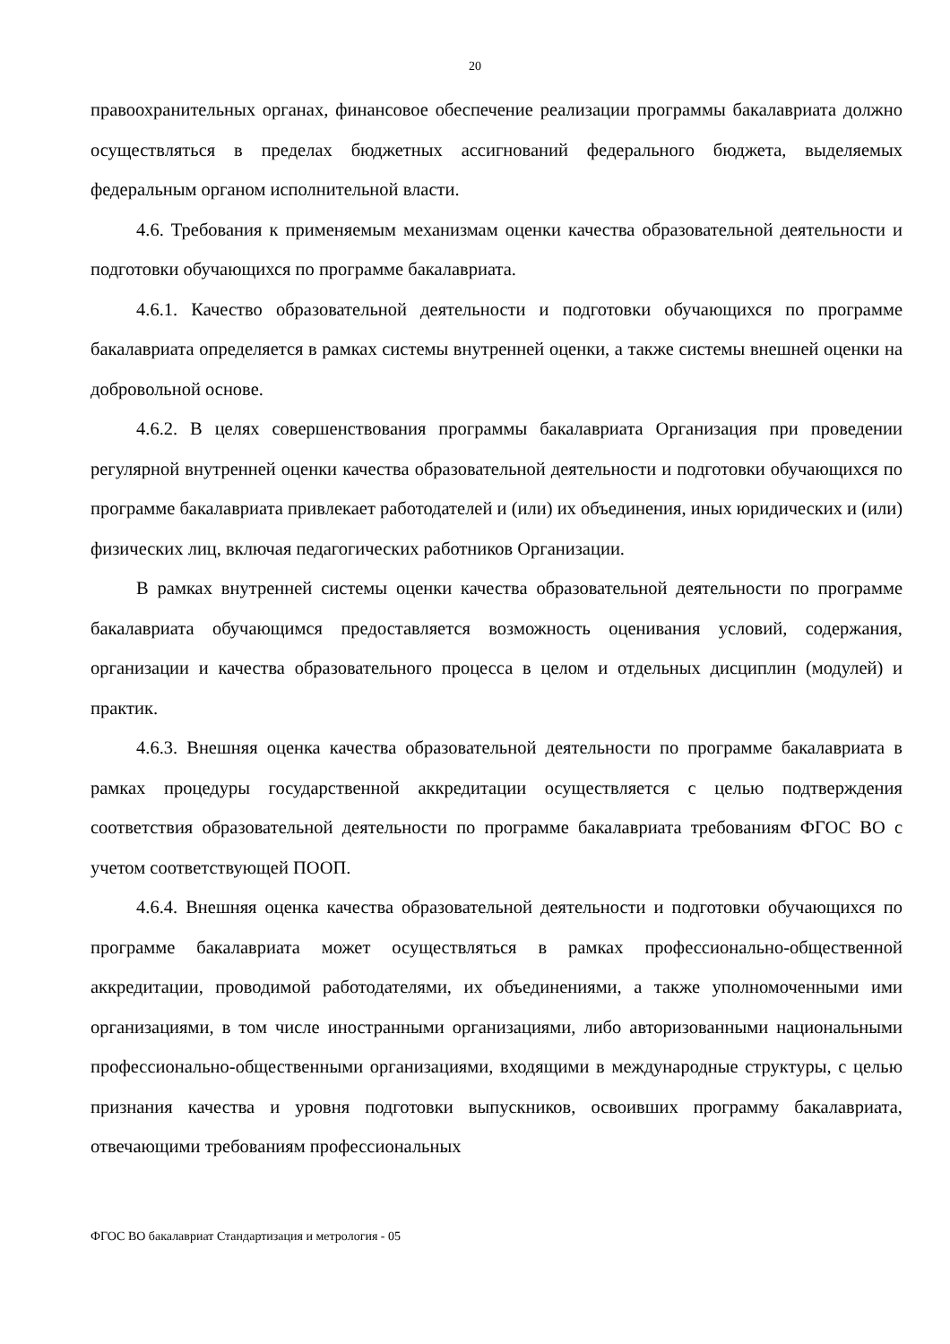20
правоохранительных органах, финансовое обеспечение реализации программы бакалавриата должно осуществляться в пределах бюджетных ассигнований федерального бюджета, выделяемых федеральным органом исполнительной власти.
4.6. Требования к применяемым механизмам оценки качества образовательной деятельности и подготовки обучающихся по программе бакалавриата.
4.6.1. Качество образовательной деятельности и подготовки обучающихся по программе бакалавриата определяется в рамках системы внутренней оценки, а также системы внешней оценки на добровольной основе.
4.6.2. В целях совершенствования программы бакалавриата Организация при проведении регулярной внутренней оценки качества образовательной деятельности и подготовки обучающихся по программе бакалавриата привлекает работодателей и (или) их объединения, иных юридических и (или) физических лиц, включая педагогических работников Организации.
В рамках внутренней системы оценки качества образовательной деятельности по программе бакалавриата обучающимся предоставляется возможность оценивания условий, содержания, организации и качества образовательного процесса в целом и отдельных дисциплин (модулей) и практик.
4.6.3. Внешняя оценка качества образовательной деятельности по программе бакалавриата в рамках процедуры государственной аккредитации осуществляется с целью подтверждения соответствия образовательной деятельности по программе бакалавриата требованиям ФГОС ВО с учетом соответствующей ПООП.
4.6.4. Внешняя оценка качества образовательной деятельности и подготовки обучающихся по программе бакалавриата может осуществляться в рамках профессионально-общественной аккредитации, проводимой работодателями, их объединениями, а также уполномоченными ими организациями, в том числе иностранными организациями, либо авторизованными национальными профессионально-общественными организациями, входящими в международные структуры, с целью признания качества и уровня подготовки выпускников, освоивших программу бакалавриата, отвечающими требованиям профессиональных
ФГОС ВО бакалавриат Стандартизация и метрология - 05